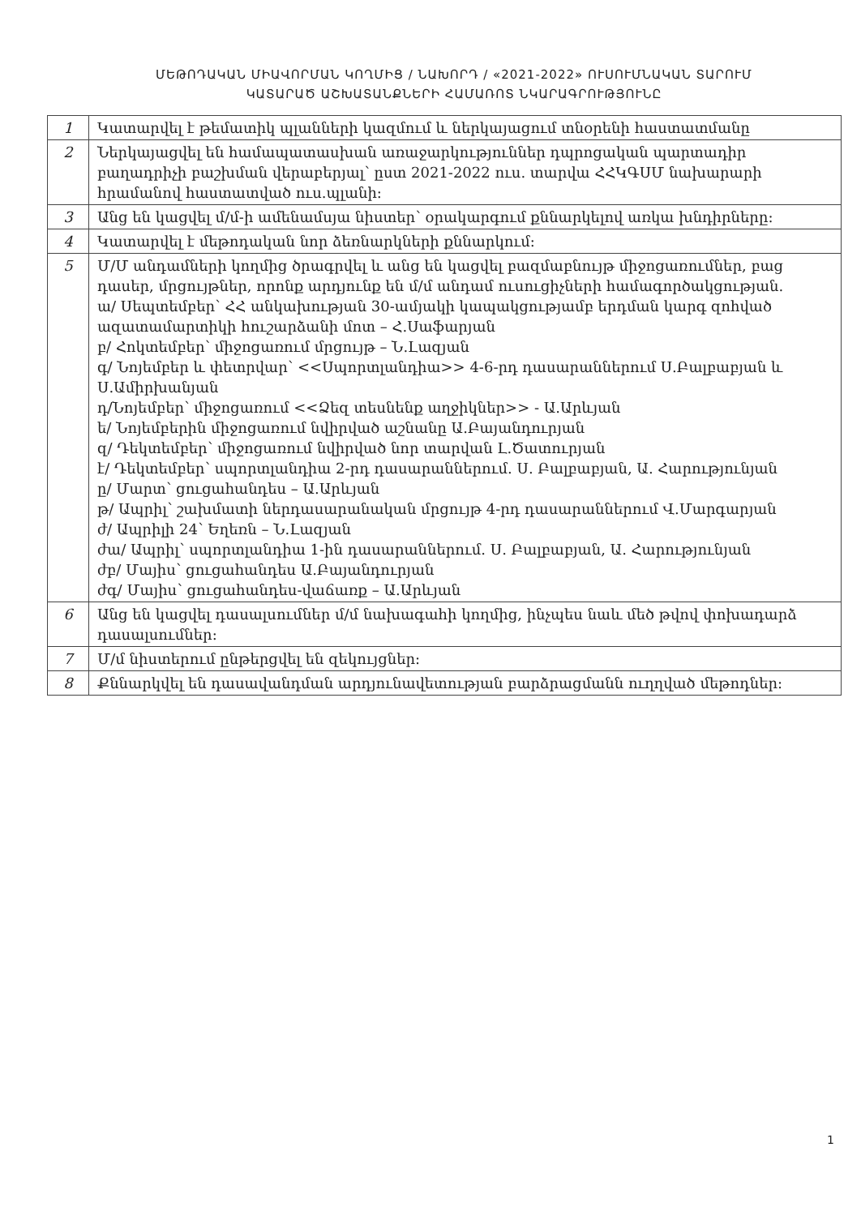ՄԵԹՈԴԱԿԱՆ ՄԻԱՎՈՐՄԱՆ ԿՈՂՄԻՑ / ՆԱԽՈՐԴ / «2021-2022» ՈՒՍՈՒՄՆԱԿԱՆ ՏԱՐՈՒՄ
ԿԱՏԱՐԱԾ ԱՇԽԱՏԱՆՔՆԵՐԻ ՀԱՄԱՌՈՏ ՆԿԱՐԱԳՐՈՒԹՅՈՒՆԸ
| 1 | Կատարվել է թեմատիկ պլանների կազմում և ներկայացում տնօրենի հաստատմանը |
| 2 | Ներկայացվել են համապատասխան առաջարկություններ դպրոցական պարտադիր բաղադրիչի բաշխման վերաբերյալ՝ ըստ 2021-2022 ուս. տարվա ՀՀԿԳՍՄ նախարարի հրամանով հաստատված ուս.պլանի: |
| 3 | Անց են կացվել մ/մ-ի ամենամսյա նիստեր՝ օրակարգում քննարկելով առկա խնդիրները: |
| 4 | Կատարվել է մեթոդական նոր ձեռնարկների քննարկում: |
| 5 | Մ/Մ անդամների կողմից ծրագրվել և անց են կացվել բազմաբնույթ միջոցառումներ, բաց դասեր, մրցույթներ, որոնք արդյունք են մ/մ անդամ ուսուցիչների համագործակցության. ա/ Սեպտեմբեր՝ ՀՀ անկախության 30-ամյակի կապակցությամբ երդման կարգ զոհված ազատամարտիկի հուշարձանի մոտ – Հ.Սաֆարյան բ/ Հոկտեմբեր՝ միջոցառում մրցույթ – Ն.Լազյան գ/ Նոյեմբեր և փետրվար՝ <<Սպորտլանդիա>> 4-6-րդ դասարաններում Ս.Բալբաբյան և Ս.Ամիրխանյան դ/Նոյեմբեր՝ միջոցառում <<Ձեզ տեսնենք աղջիկներ>> - Ա.Արևյան ե/ Նոյեմբերին միջոցառում նվիրված աշնանը Ա.Բայանդուրյան զ/ Դեկտեմբեր՝ միջոցառում նվիրված նոր տարվան Լ.Ծատուրյան է/ Դեկտեմբեր՝ սպորտլանդիա 2-րդ դասարաններում. Ս. Բալբաբյան, Ա. Հարությունյան ը/ Մարտ՝ ցուցահանդես – Ա.Արևյան թ/ Ապրիլ՝ շախմատի ներդասարանական մրցույթ 4-րդ դասարաններում Վ.Մարգարյան ժ/ Ապրիլի 24՝ Եղեռն – Ն.Լազյան ժա/ Ապրիլ՝ սպորտլանդիա 1-ին դասարաններում. Ս. Բալբաբյան, Ա. Հարությունյան ժբ/ Մայիս՝ ցուցահանդես Ա.Բայանդուրյան ժգ/ Մայիս՝ ցուցահանդես-վաճառք – Ա.Արևյան |
| 6 | Անց են կացվել դասալսումներ մ/մ նախագահի կողմից, ինչպես նաև մեծ թվով փոխադարձ դասալսումներ: |
| 7 | Մ/մ նիստերում ընթերցվել են զեկույցներ: |
| 8 | Քննարկվել են դասավանդման արդյունավետության բարձրացմանն ուղղված մեթոդներ: |
1